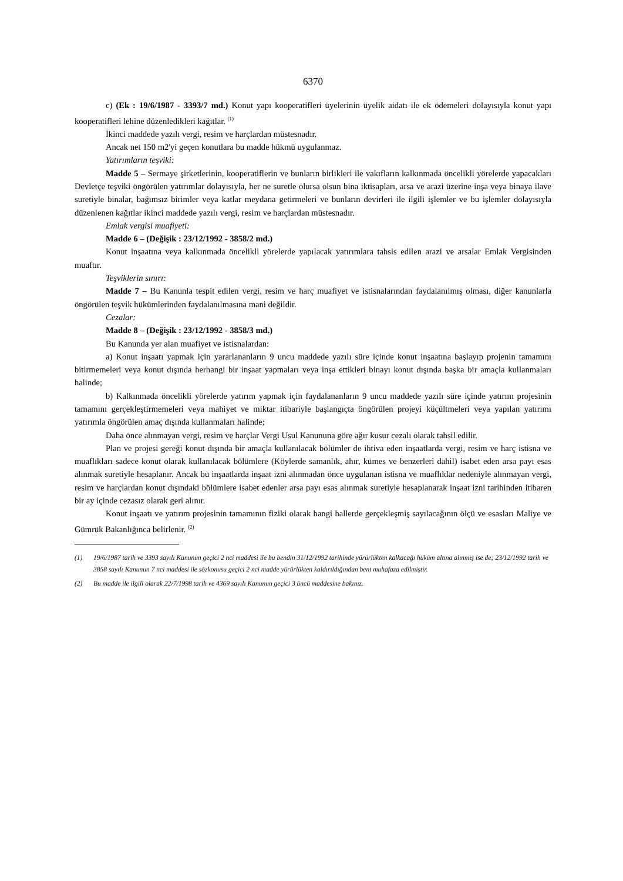6370
c) (Ek : 19/6/1987 - 3393/7 md.) Konut yapı kooperatifleri üyelerinin üyelik aidatı ile ek ödemeleri dolayısıyla konut yapı kooperatifleri lehine düzenledikleri kağıtlar. <sup>(1)</sup>
İkinci maddede yazılı vergi, resim ve harçlardan müstesnadır.
Ancak net 150 m2'yi geçen konutlara bu madde hükmü uygulanmaz.
Yatırımların teşviki:
Madde 5 – Sermaye şirketlerinin, kooperatiflerin ve bunların birlikleri ile vakıfların kalkınmada öncelikli yörelerde yapacakları Devletçe teşviki öngörülen yatırımlar dolayısıyla, her ne suretle olursa olsun bina iktisapları, arsa ve arazi üzerine inşa veya binaya ilave suretiyle binalar, bağımsız birimler veya katlar meydana getirmeleri ve bunların devirleri ile ilgili işlemler ve bu işlemler dolayısıyla düzenlenen kağıtlar ikinci maddede yazılı vergi, resim ve harçlardan müstesnadır.
Emlak vergisi muafiyeti:
Madde 6 – (Değişik : 23/12/1992 - 3858/2 md.)
Konut inşaatına veya kalkınmada öncelikli yörelerde yapılacak yatırımlara tahsis edilen arazi ve arsalar Emlak Vergisinden muaftır.
Teşviklerin sınırı:
Madde 7 – Bu Kanunla tespit edilen vergi, resim ve harç muafiyet ve istisnalarından faydalanılmış olması, diğer kanunlarla öngörülen teşvik hükümlerinden faydalanılmasına mani değildir.
Cezalar:
Madde 8 – (Değişik : 23/12/1992 - 3858/3 md.)
Bu Kanunda yer alan muafiyet ve istisnalardan:
a) Konut inşaatı yapmak için yararlananların 9 uncu maddede yazılı süre içinde konut inşaatına başlayıp projenin tamamını bitirmemeleri veya konut dışında herhangi bir inşaat yapmaları veya inşa ettikleri binayı konut dışında başka bir amaçla kullanmaları halinde;
b) Kalkınmada öncelikli yörelerde yatırım yapmak için faydalananların 9 uncu maddede yazılı süre içinde yatırım projesinin tamamını gerçekleştirmemeleri veya mahiyet ve miktar itibariyle başlangıçta öngörülen projeyi küçültmeleri veya yapılan yatırımı yatırımla öngörülen amaç dışında kullanmaları halinde;
Daha önce alınmayan vergi, resim ve harçlar Vergi Usul Kanununa göre ağır kusur cezalı olarak tahsil edilir.
Plan ve projesi gereği konut dışında bir amaçla kullanılacak bölümler de ihtiva eden inşaatlarda vergi, resim ve harç istisna ve muaflıkları sadece konut olarak kullanılacak bölümlere (Köylerde samanlık, ahır, kümes ve benzerleri dahil) isabet eden arsa payı esas alınmak suretiyle hesaplanır. Ancak bu inşaatlarda inşaat izni alınmadan önce uygulanan istisna ve muaflıklar nedeniyle alınmayan vergi, resim ve harçlardan konut dışındaki bölümlere isabet edenler arsa payı esas alınmak suretiyle hesaplanarak inşaat izni tarihinden itibaren bir ay içinde cezasız olarak geri alınır.
Konut inşaatı ve yatırım projesinin tamamının fiziki olarak hangi hallerde gerçekleşmiş sayılacağının ölçü ve esasları Maliye ve Gümrük Bakanlığınca belirlenir. <sup>(2)</sup>
(1) 19/6/1987 tarih ve 3393 sayılı Kanunun geçici 2 nci maddesi ile bu bendin 31/12/1992 tarihinde yürürlükten kalkacağı hüküm altına alınmış ise de; 23/12/1992 tarih ve 3858 sayılı Kanunun 7 nci maddesi ile sözkonusu geçici 2 nci madde yürürlükten kaldırıldığından bent muhafaza edilmiştir.
(2) Bu madde ile ilgili olarak 22/7/1998 tarih ve 4369 sayılı Kanunun geçici 3 üncü maddesine bakınız.